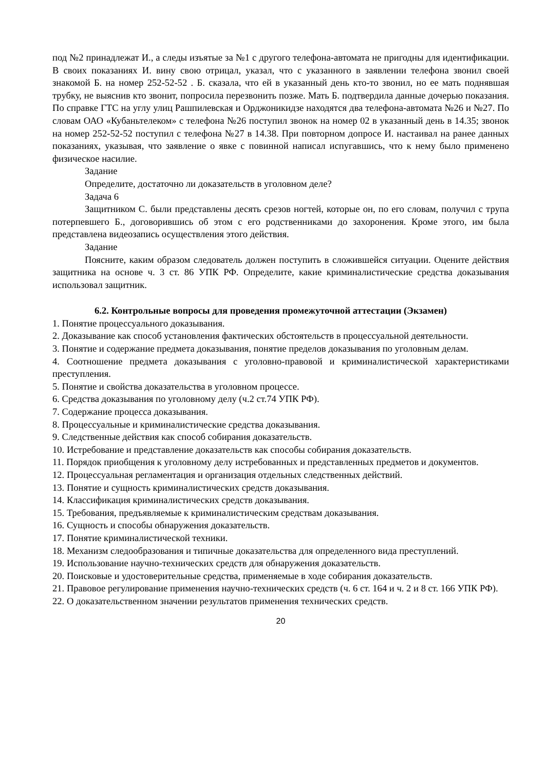под №2 принадлежат И., а следы изъятые за №1 с другого телефона-автомата не пригодны для идентификации. В своих показаниях И. вину свою отрицал, указал, что с указанного в заявлении телефона звонил своей знакомой Б. на номер 252-52-52 . Б. сказала, что ей в указанный день кто-то звонил, но ее мать поднявшая трубку, не выяснив кто звонит, попросила перезвонить позже. Мать Б. подтвердила данные дочерью показания. По справке ГТС на углу улиц Рашпилевская и Орджоникидзе находятся два телефона-автомата №26 и №27. По словам ОАО «Кубаньтелеком» с телефона №26 поступил звонок на номер 02 в указанный день в 14.35; звонок на номер 252-52-52 поступил с телефона №27 в 14.38. При повторном допросе И. настаивал на ранее данных показаниях, указывая, что заявление о явке с повинной написал испугавшись, что к нему было применено физическое насилие.
Задание
Определите, достаточно ли доказательств в уголовном деле?
Задача 6
Защитником С. были представлены десять срезов ногтей, которые он, по его словам, получил с трупа потерпевшего Б., договорившись об этом с его родственниками до захоронения. Кроме этого, им была представлена видеозапись осуществления этого действия.
Задание
Поясните, каким образом следователь должен поступить в сложившейся ситуации. Оцените действия защитника на основе ч. 3 ст. 86 УПК РФ. Определите, какие криминалистические средства доказывания использовал защитник.
6.2. Контрольные вопросы для проведения промежуточной аттестации (Экзамен)
1. Понятие процессуального доказывания.
2. Доказывание как способ установления фактических обстоятельств в процессуальной деятельности.
3. Понятие и содержание предмета доказывания, понятие пределов доказывания по уголовным делам.
4. Соотношение предмета доказывания с уголовно-правовой и криминалистической характеристиками преступления.
5. Понятие и свойства доказательства в уголовном процессе.
6. Средства доказывания по уголовному делу (ч.2 ст.74 УПК РФ).
7. Содержание процесса доказывания.
8. Процессуальные и криминалистические средства доказывания.
9. Следственные действия как способ собирания доказательств.
10. Истребование и представление доказательств как способы собирания доказательств.
11. Порядок приобщения к уголовному делу истребованных и представленных предметов и документов.
12. Процессуальная регламентация и организация отдельных следственных действий.
13. Понятие и сущность криминалистических средств доказывания.
14. Классификация криминалистических средств доказывания.
15. Требования, предъявляемые к криминалистическим средствам доказывания.
16. Сущность и способы обнаружения доказательств.
17. Понятие криминалистической техники.
18. Механизм следообразования и типичные доказательства для определенного вида преступлений.
19. Использование научно-технических средств для обнаружения доказательств.
20. Поисковые и удостоверительные средства, применяемые в ходе собирания доказательств.
21. Правовое регулирование применения научно-технических средств (ч. 6 ст. 164 и ч. 2 и 8 ст. 166 УПК РФ).
22. О доказательственном значении результатов применения технических средств.
20